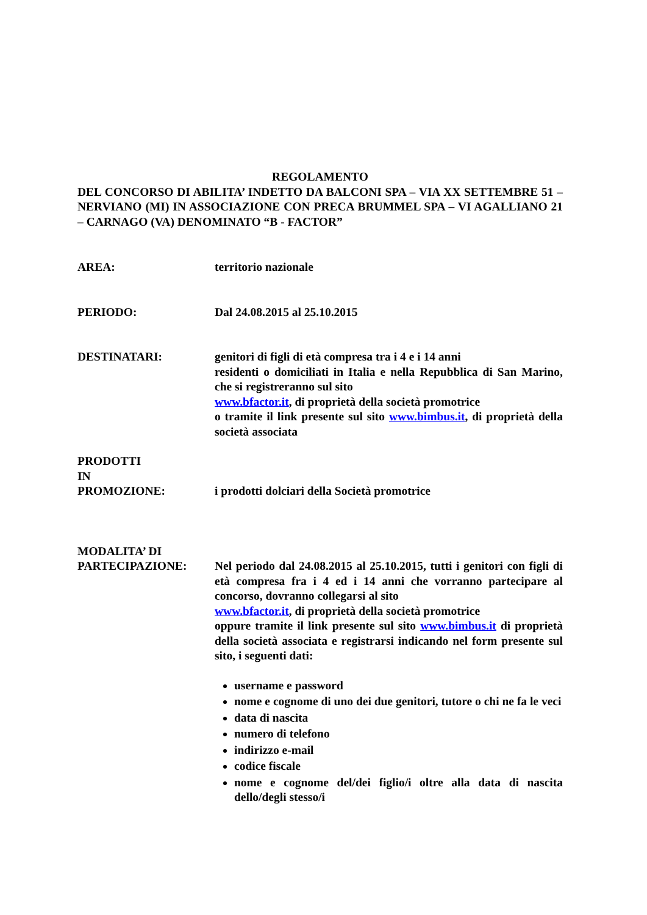REGOLAMENTO
DEL CONCORSO DI ABILITA’ INDETTO DA BALCONI SPA – VIA XX SETTEMBRE 51 – NERVIANO (MI) IN ASSOCIAZIONE CON PRECA BRUMMEL SPA – VI AGALLIANO 21 – CARNAGO (VA) DENOMINATO “B - FACTOR”
AREA: territorio nazionale
PERIODO: Dal 24.08.2015 al 25.10.2015
DESTINATARI: genitori di figli di età compresa tra i 4 e i 14 anni
residenti o domiciliati in Italia e nella Repubblica di San Marino, che si registreranno sul sito
www.bfactor.it, di proprietà della società promotrice
o tramite il link presente sul sito www.bimbus.it, di proprietà della società associata
PRODOTTI
IN
PROMOZIONE:
i prodotti dolciari della Società promotrice
MODALITA’ DI
PARTECIPAZIONE:
Nel periodo dal 24.08.2015 al 25.10.2015, tutti i genitori con figli di età compresa fra i 4 ed i 14 anni che vorranno partecipare al concorso, dovranno collegarsi al sito
www.bfactor.it, di proprietà della società promotrice
oppure tramite il link presente sul sito www.bimbus.it di proprietà della società associata e registrarsi indicando nel form presente sul sito, i seguenti dati:
username e password
nome e cognome di uno dei due genitori, tutore o chi ne fa le veci
data di nascita
numero di telefono
indirizzo e-mail
codice fiscale
nome e cognome del/dei figlio/i oltre alla data di nascita dello/degli stesso/i